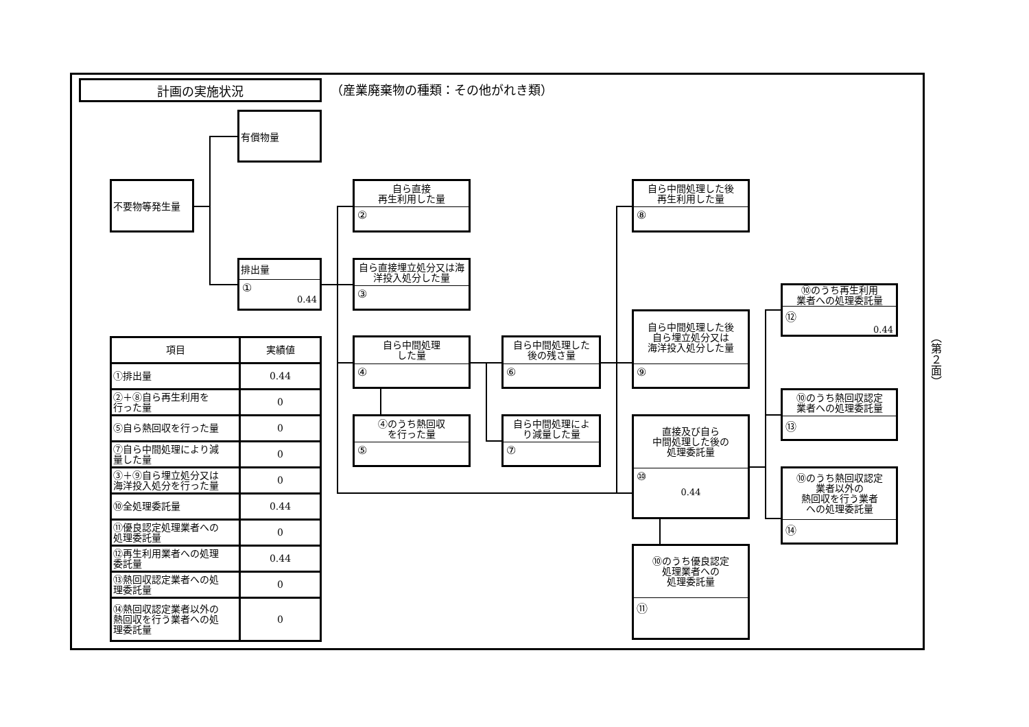計画の実施状況
（産業廃棄物の種類：その他がれき類）
有償物量
不要物等発生量
排出量
①
0.44
自ら直接
再生利用した量
②
自ら直接埋立処分又は海
洋投入処分した量
③
自ら中間処理
した量
④
④のうち熱回収
を行った量
⑤
自ら中間処理した
後の残さ量
⑥
自ら中間処理によ
り減量した量
⑦
自ら中間処理した後
再生利用した量
⑧
自ら中間処理した後
自ら埋立処分又は
海洋投入処分した量
⑨
直接及び自ら
中間処理した後の
処理委託量
⑩
0.44
⑩のうち優良認定
処理業者への
処理委託量
⑪
⑩のうち再生利用
業者への処理委託量
⑫
0.44
⑩のうち熱回収認定
業者への処理委託量
⑬
⑩のうち熱回収認定
業者以外の
熱回収を行う業者
への処理委託量
⑭
| 項目 | 実績値 |
| --- | --- |
| ①排出量 | 0.44 |
| ②＋⑧自ら再生利用を 行った量 | 0 |
| ⑤自ら熱回収を行った量 | 0 |
| ⑦自ら中間処理により減 量した量 | 0 |
| ③＋⑨自ら埋立処分又は 海洋投入処分を行った量 | 0 |
| ⑩全処理委託量 | 0.44 |
| ⑪優良認定処理業者への 処理委託量 | 0 |
| ⑫再生利用業者への処理 委託量 | 0.44 |
| ⑬熱回収認定業者への処 理委託量 | 0 |
| ⑭熱回収認定業者以外の 熱回収を行う業者への処 理委託量 | 0 |
（第２面）